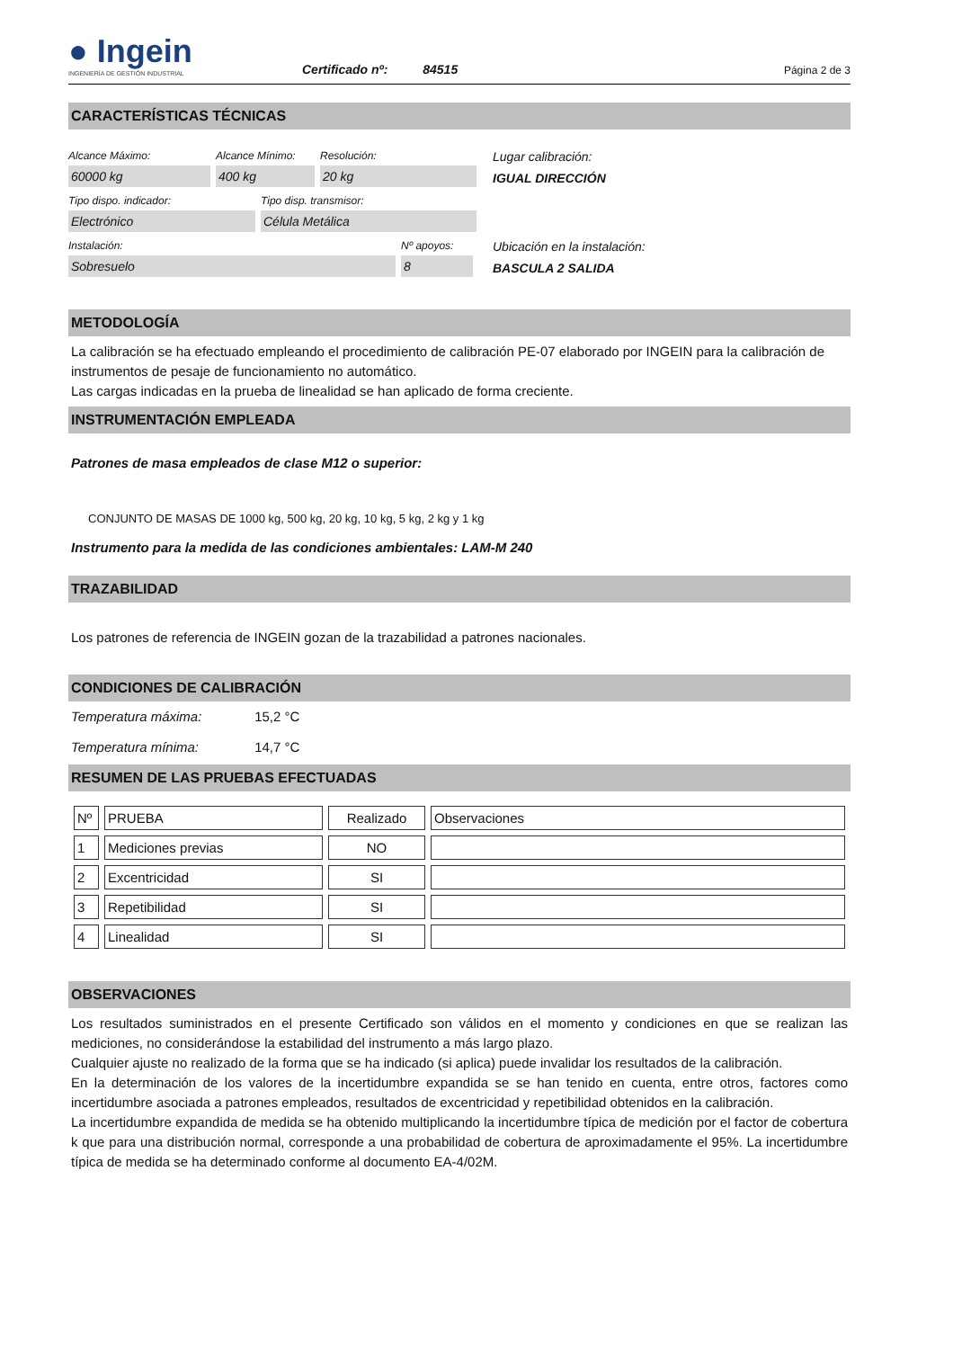● Ingein
INGENIERÍA DE GESTIÓN INDUSTRIAL
Certificado nº: 84515
Página 2 de 3
CARACTERÍSTICAS TÉCNICAS
Alcance Máximo:
60000 kg
Alcance Mínimo:
400 kg
Resolución:
20 kg
Tipo dispo. indicador:
Electrónico
Tipo disp. transmisor:
Célula Metálica
Instalación:
Sobresuelo
Nº apoyos:
8
Lugar calibración:
IGUAL DIRECCIÓN
Ubicación en la instalación:
BASCULA 2 SALIDA
METODOLOGÍA
La calibración se ha efectuado empleando el procedimiento de calibración PE-07 elaborado por INGEIN para la calibración de instrumentos de pesaje de funcionamiento no automático.
Las cargas indicadas en la prueba de linealidad se han aplicado de forma creciente.
INSTRUMENTACIÓN EMPLEADA
Patrones de masa empleados de clase M12 o superior:
CONJUNTO DE MASAS DE 1000 kg, 500 kg, 20 kg, 10 kg, 5 kg, 2 kg y 1 kg
Instrumento para la medida de las condiciones ambientales: LAM-M 240
TRAZABILIDAD
Los patrones de referencia de INGEIN gozan de la trazabilidad a patrones nacionales.
CONDICIONES DE CALIBRACIÓN
Temperatura máxima: 15,2 °C
Temperatura mínima: 14,7 °C
RESUMEN DE LAS PRUEBAS EFECTUADAS
| Nº | PRUEBA | Realizado | Observaciones |
| 1 | Mediciones previas | NO | |
| 2 | Excentricidad | SI | |
| 3 | Repetibilidad | SI | |
| 4 | Linealidad | SI | |
OBSERVACIONES
Los resultados suministrados en el presente Certificado son válidos en el momento y condiciones en que se realizan las mediciones, no considerándose la estabilidad del instrumento a más largo plazo.
Cualquier ajuste no realizado de la forma que se ha indicado (si aplica) puede invalidar los resultados de la calibración.
En la determinación de los valores de la incertidumbre expandida se se han tenido en cuenta, entre otros, factores como incertidumbre asociada a patrones empleados, resultados de excentricidad y repetibilidad obtenidos en la calibración.
La incertidumbre expandida de medida se ha obtenido multiplicando la incertidumbre típica de medición por el factor de cobertura k que para una distribución normal, corresponde a una probabilidad de cobertura de aproximadamente el 95%. La incertidumbre típica de medida se ha determinado conforme al documento EA-4/02M.